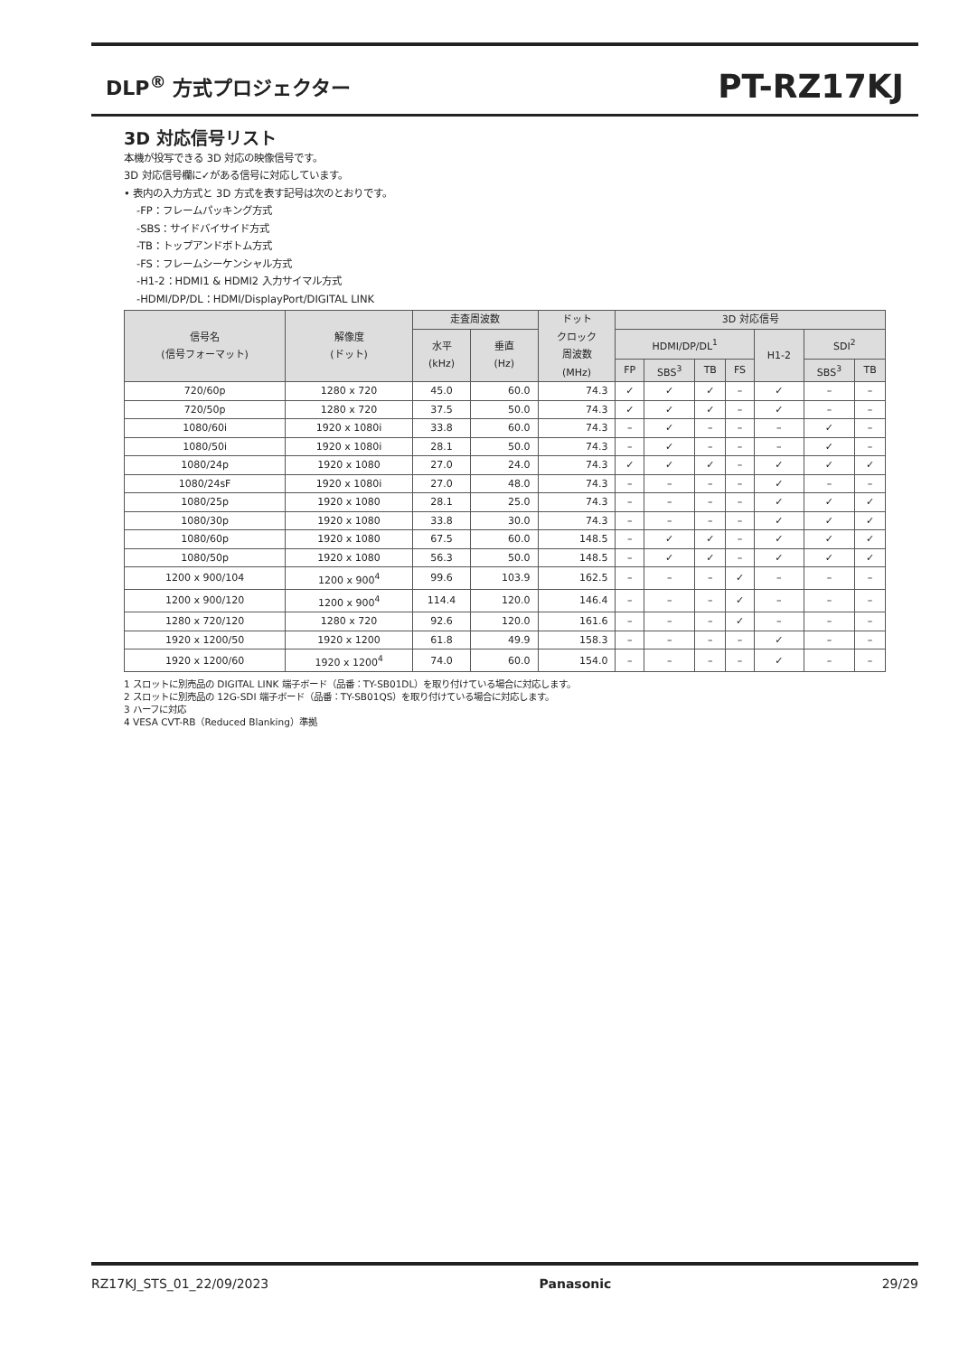DLP<sup>®</sup> 方式プロジェクター PT-RZ17KJ
3D 対応信号リスト
本機が投写できる 3D 対応の映像信号です。
3D 対応信号欄に✓がある信号に対応しています。
• 表内の入力方式と 3D 方式を表す記号は次のとおりです。
-FP：フレームパッキング方式
-SBS：サイドバイサイド方式
-TB：トップアンドボトム方式
-FS：フレームシーケンシャル方式
-H1-2：HDMI1 & HDMI2 入力サイマル方式
-HDMI/DP/DL：HDMI/DisplayPort/DIGITAL LINK
| 信号名 (信号フォーマット) | 解像度 (ドット) | 走査周波数 | | ドット クロック 周波数 (MHz) | 3D 対応信号 | | | | | | |
| --- | --- | --- | --- | --- | --- | --- | --- | --- | --- | --- | --- |
| | | 水平 (kHz) | 垂直 (Hz) | | HDMI/DP/DL<sup>1</sup> | | | | H1-2 | SDI<sup>2</sup> | |
| | | | | | FP | SBS<sup>3</sup> | TB | FS | | SBS<sup>3</sup> | TB |
| 720/60p | 1280 x 720 | 45.0 | 60.0 | 74.3 | ✓ | ✓ | ✓ | – | ✓ | – | – |
| 720/50p | 1280 x 720 | 37.5 | 50.0 | 74.3 | ✓ | ✓ | ✓ | – | ✓ | – | – |
| 1080/60i | 1920 x 1080i | 33.8 | 60.0 | 74.3 | – | ✓ | – | – | – | ✓ | – |
| 1080/50i | 1920 x 1080i | 28.1 | 50.0 | 74.3 | – | ✓ | – | – | – | ✓ | – |
| 1080/24p | 1920 x 1080 | 27.0 | 24.0 | 74.3 | ✓ | ✓ | ✓ | – | ✓ | ✓ | ✓ |
| 1080/24sF | 1920 x 1080i | 27.0 | 48.0 | 74.3 | – | – | – | – | ✓ | – | – |
| 1080/25p | 1920 x 1080 | 28.1 | 25.0 | 74.3 | – | – | – | – | ✓ | ✓ | ✓ |
| 1080/30p | 1920 x 1080 | 33.8 | 30.0 | 74.3 | – | – | – | – | ✓ | ✓ | ✓ |
| 1080/60p | 1920 x 1080 | 67.5 | 60.0 | 148.5 | – | ✓ | ✓ | – | ✓ | ✓ | ✓ |
| 1080/50p | 1920 x 1080 | 56.3 | 50.0 | 148.5 | – | ✓ | ✓ | – | ✓ | ✓ | ✓ |
| 1200 x 900/104 | 1200 x 900<sup>4</sup> | 99.6 | 103.9 | 162.5 | – | – | – | ✓ | – | – | – |
| 1200 x 900/120 | 1200 x 900<sup>4</sup> | 114.4 | 120.0 | 146.4 | – | – | – | ✓ | – | – | – |
| 1280 x 720/120 | 1280 x 720 | 92.6 | 120.0 | 161.6 | – | – | – | ✓ | – | – | – |
| 1920 x 1200/50 | 1920 x 1200 | 61.8 | 49.9 | 158.3 | – | – | – | – | ✓ | – | – |
| 1920 x 1200/60 | 1920 x 1200<sup>4</sup> | 74.0 | 60.0 | 154.0 | – | – | – | – | ✓ | – | – |
1 スロットに別売品の DIGITAL LINK 端子ボード（品番：TY-SB01DL）を取り付けている場合に対応します。
2 スロットに別売品の 12G-SDI 端子ボード（品番：TY-SB01QS）を取り付けている場合に対応します。
3 ハーフに対応
4 VESA CVT-RB（Reduced Blanking）準拠
RZ17KJ_STS_01_22/09/2023 Panasonic 29/29